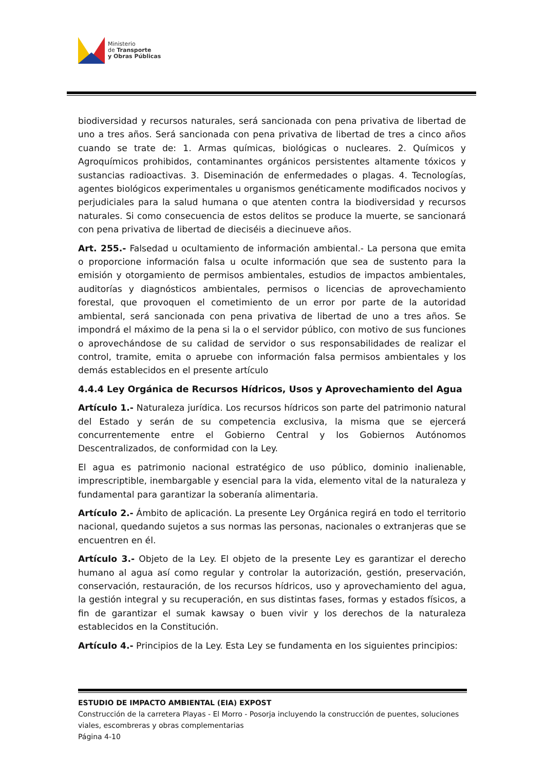Ministerio
de Transporte
y Obras Públicas
biodiversidad y recursos naturales, será sancionada con pena privativa de libertad de uno a tres años. Será sancionada con pena privativa de libertad de tres a cinco años cuando se trate de: 1. Armas químicas, biológicas o nucleares. 2. Químicos y Agroquímicos prohibidos, contaminantes orgánicos persistentes altamente tóxicos y sustancias radioactivas. 3. Diseminación de enfermedades o plagas. 4. Tecnologías, agentes biológicos experimentales u organismos genéticamente modificados nocivos y perjudiciales para la salud humana o que atenten contra la biodiversidad y recursos naturales. Si como consecuencia de estos delitos se produce la muerte, se sancionará con pena privativa de libertad de dieciséis a diecinueve años.
Art. 255.- Falsedad u ocultamiento de información ambiental.- La persona que emita o proporcione información falsa u oculte información que sea de sustento para la emisión y otorgamiento de permisos ambientales, estudios de impactos ambientales, auditorías y diagnósticos ambientales, permisos o licencias de aprovechamiento forestal, que provoquen el cometimiento de un error por parte de la autoridad ambiental, será sancionada con pena privativa de libertad de uno a tres años. Se impondrá el máximo de la pena si la o el servidor público, con motivo de sus funciones o aprovechándose de su calidad de servidor o sus responsabilidades de realizar el control, tramite, emita o apruebe con información falsa permisos ambientales y los demás establecidos en el presente artículo
4.4.4 Ley Orgánica de Recursos Hídricos, Usos y Aprovechamiento del Agua
Artículo 1.- Naturaleza jurídica. Los recursos hídricos son parte del patrimonio natural del Estado y serán de su competencia exclusiva, la misma que se ejercerá concurrentemente entre el Gobierno Central y los Gobiernos Autónomos Descentralizados, de conformidad con la Ley.
El agua es patrimonio nacional estratégico de uso público, dominio inalienable, imprescriptible, inembargable y esencial para la vida, elemento vital de la naturaleza y fundamental para garantizar la soberanía alimentaria.
Artículo 2.- Ámbito de aplicación. La presente Ley Orgánica regirá en todo el territorio nacional, quedando sujetos a sus normas las personas, nacionales o extranjeras que se encuentren en él.
Artículo 3.- Objeto de la Ley. El objeto de la presente Ley es garantizar el derecho humano al agua así como regular y controlar la autorización, gestión, preservación, conservación, restauración, de los recursos hídricos, uso y aprovechamiento del agua, la gestión integral y su recuperación, en sus distintas fases, formas y estados físicos, a fin de garantizar el sumak kawsay o buen vivir y los derechos de la naturaleza establecidos en la Constitución.
Artículo 4.- Principios de la Ley. Esta Ley se fundamenta en los siguientes principios:
ESTUDIO DE IMPACTO AMBIENTAL (EIA) EXPOST
Construcción de la carretera Playas - El Morro - Posorja incluyendo la construcción de puentes, soluciones viales, escombreras y obras complementarias
Página 4-10